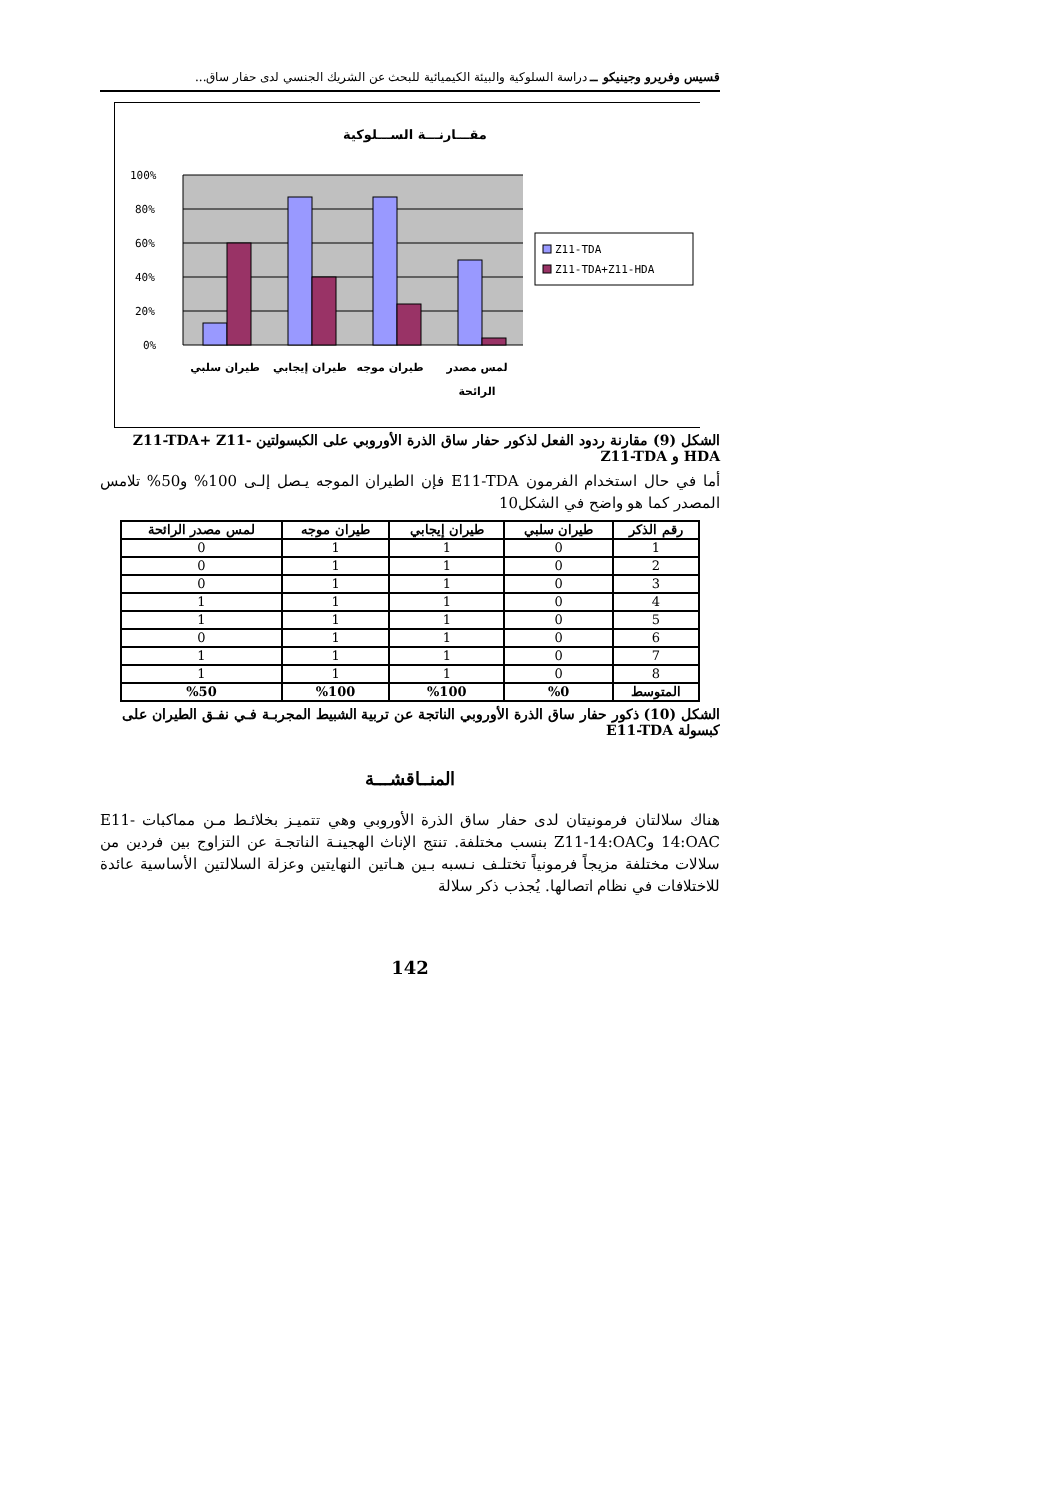قسيس وفريرو وجينيكو ــ دراسة السلوكية والبيئة الكيميائية للبحث عن الشريك الجنسي لدى حفار ساق...
مقـــارنـــة الســـلوكية
100%
80%
60%
40%
20%
0%
Z11-TDA
Z11-TDA+Z11-HDA
طيران سلبي
طيران إيجابي
طيران موجه
لمس مصدر
الرائحة
الشكل (9) مقارنة ردود الفعل لذكور حفار ساق الذرة الأوروبي على الكبسولتين Z11-TDA+ Z11-HDA و Z11-TDA
أما في حال استخدام الفرمون E11-TDA فإن الطيران الموجه يـصل إلـى 100% و50% تلامس المصدر كما هو واضح في الشكل10
| رقم الذكر | طيران سلبي | طيران إيجابي | طيران موجه | لمس مصدر الرائحة |
| --- | --- | --- | --- | --- |
| 1 | 0 | 1 | 1 | 0 |
| 2 | 0 | 1 | 1 | 0 |
| 3 | 0 | 1 | 1 | 0 |
| 4 | 0 | 1 | 1 | 1 |
| 5 | 0 | 1 | 1 | 1 |
| 6 | 0 | 1 | 1 | 0 |
| 7 | 0 | 1 | 1 | 1 |
| 8 | 0 | 1 | 1 | 1 |
| المتوسط | %0 | %100 | %100 | %50 |
الشكل (10) ذكور حفار ساق الذرة الأوروبي الناتجة عن تربية الشبيط المجربـة فـي نفـق الطيران على كبسولة E11-TDA
المنــاقشـــة
هناك سلالتان فرمونيتان لدى حفار ساق الذرة الأوروبي وهي تتميـز بخلائـط مـن مماكبات E11-14:OAC وZ11-14:OAC بنسب مختلفة. تنتج الإناث الهجينـة الناتجـة عن التزاوج بين فردين من سلالات مختلفة مزيجاً فرمونياً تختلـف نـسبه بـين هـاتين النهايتين وعزلة السلالتين الأساسية عائدة للاختلافات في نظام اتصالها. يُجذب ذكر سلالة
142